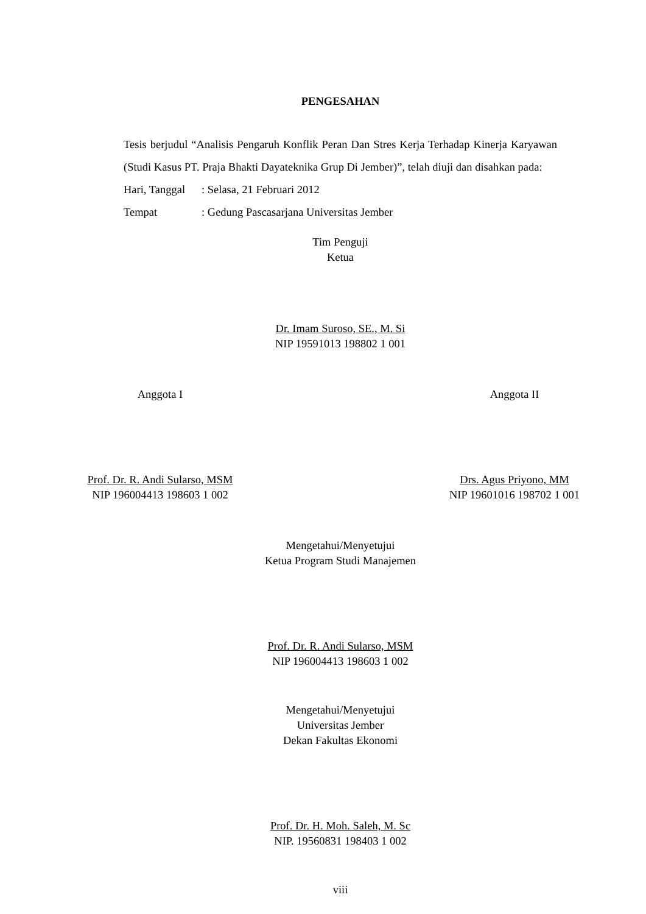PENGESAHAN
Tesis berjudul “Analisis Pengaruh Konflik Peran Dan Stres Kerja Terhadap Kinerja Karyawan (Studi Kasus PT. Praja Bhakti Dayateknika Grup Di Jember)”, telah diuji dan disahkan pada:
Hari, Tanggal: Selasa, 21 Februari 2012
Tempat: Gedung Pascasarjana Universitas Jember
Tim Penguji
Ketua
Dr. Imam Suroso, SE., M. Si
NIP 19591013 198802 1 001
Anggota I
Prof. Dr. R. Andi Sularso, MSM
NIP 196004413 198603 1 002
Anggota II
Drs. Agus Priyono, MM
NIP 19601016 198702 1 001
Mengetahui/Menyetujui
Ketua Program Studi Manajemen
Prof. Dr. R. Andi Sularso, MSM
NIP 196004413 198603 1 002
Mengetahui/Menyetujui
Universitas Jember
Dekan Fakultas Ekonomi
Prof. Dr. H. Moh. Saleh, M. Sc
NIP. 19560831 198403 1 002
viii